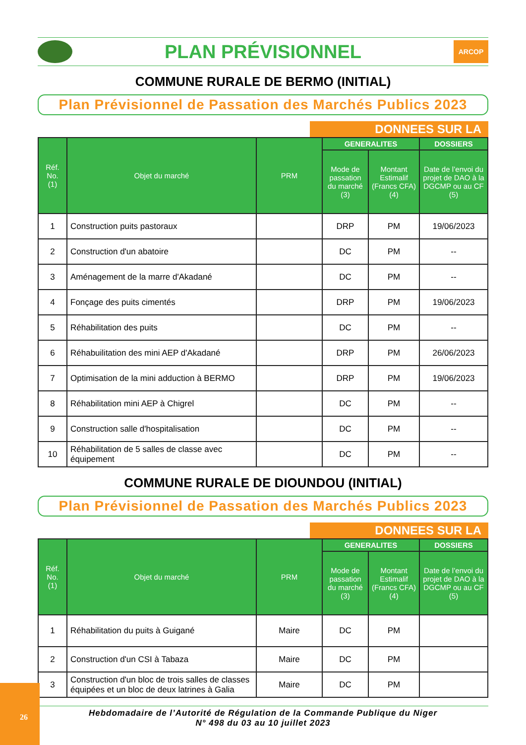PLAN PRÉVISIONNEL
ARCOP
COMMUNE RURALE DE BERMO (INITIAL)
Plan Prévisionnel de Passation des Marchés Publics 2023
DONNEES SUR LA
| Réf. No. (1) | Objet du marché | PRM | GENERALITES | | DOSSIERS |
| --- | --- | --- | --- | --- | --- |
| | | | Mode de passation du marché (3) | Montant Estimalif (Francs CFA) (4) | Date de l’envoi du projet de DAO à la DGCMP ou au CF (5) |
| 1 | Construction puits pastoraux | | DRP | PM | 19/06/2023 |
| 2 | Construction d'un abatoire | | DC | PM | -- |
| 3 | Aménagement de la marre d'Akadané | | DC | PM | -- |
| 4 | Fonçage des puits cimentés | | DRP | PM | 19/06/2023 |
| 5 | Réhabilitation des puits | | DC | PM | -- |
| 6 | Réhabuilitation des mini AEP d'Akadané | | DRP | PM | 26/06/2023 |
| 7 | Optimisation de la mini adduction à BERMO | | DRP | PM | 19/06/2023 |
| 8 | Réhabilitation mini AEP à Chigrel | | DC | PM | -- |
| 9 | Construction salle d'hospitalisation | | DC | PM | -- |
| 10 | Réhabilitation de 5 salles de classe avec équipement | | DC | PM | -- |
COMMUNE RURALE DE DIOUNDOU (INITIAL)
Plan Prévisionnel de Passation des Marchés Publics 2023
DONNEES SUR LA
| Réf. No. (1) | Objet du marché | PRM | GENERALITES | | DOSSIERS |
| --- | --- | --- | --- | --- | --- |
| | | | Mode de passation du marché (3) | Montant Estimalif (Francs CFA) (4) | Date de l’envoi du projet de DAO à la DGCMP ou au CF (5) |
| 1 | Réhabilitation du puits à Guigané | Maire | DC | PM | |
| 2 | Construction d'un CSI à Tabaza | Maire | DC | PM | |
| 3 | Construction d'un bloc de trois salles de classes équipées et un bloc de deux latrines à Galia | Maire | DC | PM | |
Hebdomadaire de l’Autorité de Régulation de la Commande Publique du Niger
N° 498 du 03 au 10 juillet 2023
26